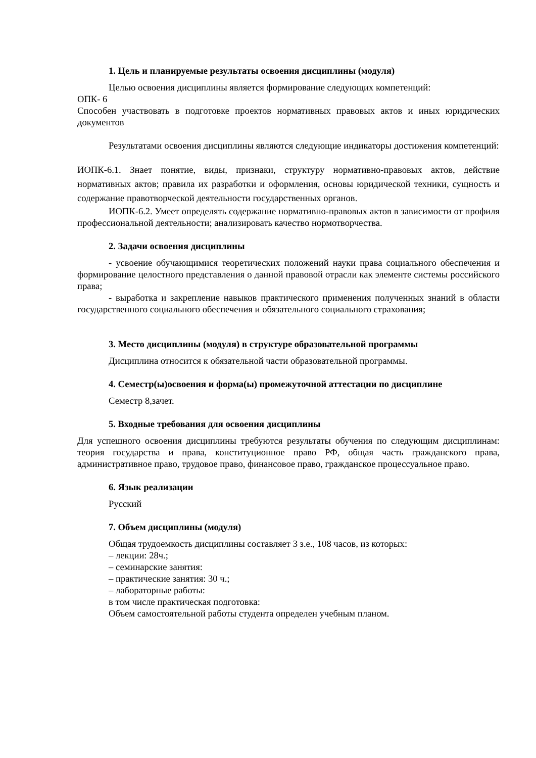1. Цель и планируемые результаты освоения дисциплины (модуля)
Целью освоения дисциплины является формирование следующих компетенций:
ОПК- 6
Способен участвовать в подготовке проектов нормативных правовых актов и иных юридических документов
Результатами освоения дисциплины являются следующие индикаторы достижения компетенций:
ИОПК-6.1. Знает понятие, виды, признаки, структуру нормативно-правовых актов, действие нормативных актов; правила их разработки и оформления, основы юридической техники, сущность и содержание правотворческой деятельности государственных органов.
ИОПК-6.2. Умеет определять содержание нормативно-правовых актов в зависимости от профиля профессиональной деятельности; анализировать качество нормотворчества.
2. Задачи освоения дисциплины
- усвоение обучающимися теоретических положений науки права социального обеспечения и формирование целостного представления о данной правовой отрасли как элементе системы российского права;
- выработка и закрепление навыков практического применения полученных знаний в области государственного социального обеспечения и обязательного социального страхования;
3. Место дисциплины (модуля) в структуре образовательной программы
Дисциплина относится к обязательной части образовательной программы.
4. Семестр(ы)освоения и форма(ы) промежуточной аттестации по дисциплине
Семестр 8,зачет.
5. Входные требования для освоения дисциплины
Для успешного освоения дисциплины требуются результаты обучения по следующим дисциплинам: теория государства и права, конституционное право РФ, общая часть гражданского права, административное право, трудовое право, финансовое право, гражданское процессуальное право.
6. Язык реализации
Русский
7. Объем дисциплины (модуля)
Общая трудоемкость дисциплины составляет 3 з.е., 108 часов, из которых:
– лекции: 28ч.;
– семинарские занятия:
– практические занятия: 30 ч.;
– лабораторные работы:
в том числе практическая подготовка:
Объем самостоятельной работы студента определен учебным планом.